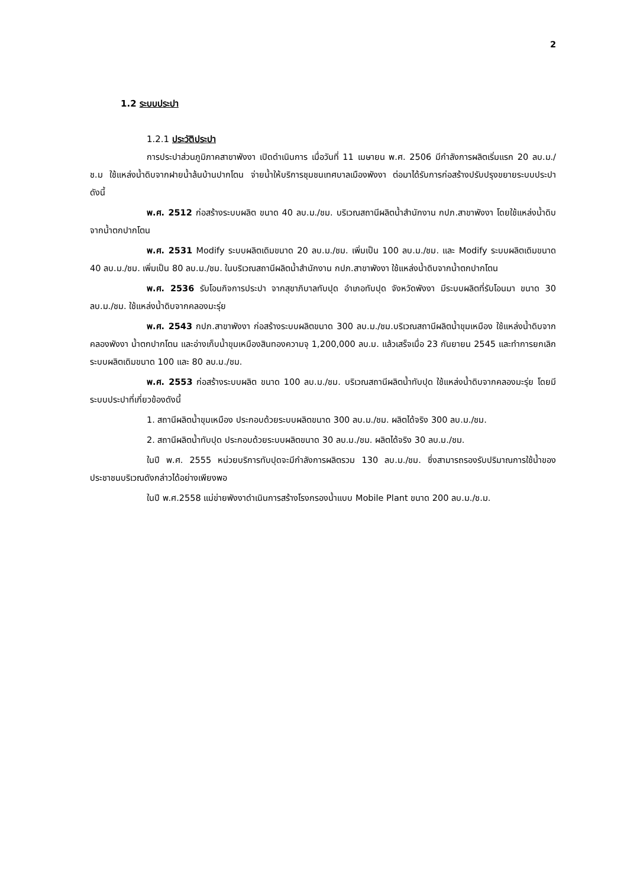2
1.2 ระบบประปา
1.2.1 ประวัติประปา
การประปาส่วนภูมิภาคสาขาพังงา เปิดดำเนินการ เมื่อวันที่ 11 เมษายน พ.ศ. 2506 มีกำลังการผลิตเริ่มแรก 20 ลบ.ม./ช.ม ใช้แหล่งน้ำดิบจากฝายน้ำล้นบ้านปากโตน จ่ายน้ำให้บริการชุมชนเทศบาลเมืองพังงา ต่อมาได้รับการก่อสร้างปรับปรุงขยายระบบประปา ดังนี้
พ.ศ. 2512 ก่อสร้างระบบผลิต ขนาด 40 ลบ.ม./ชม. บริเวณสถานีผลิตน้ำสำนักงาน กปภ.สาขาพังงา โดยใช้แหล่งน้ำดิบจากน้ำตกปากโตน
พ.ศ. 2531 Modify ระบบผลิตเดิมขนาด 20 ลบ.ม./ชม. เพิ่มเป็น 100 ลบ.ม./ชม. และ Modify ระบบผลิตเดิมขนาด 40 ลบ.ม./ชม. เพิ่มเป็น 80 ลบ.ม./ชม. ในบริเวณสถานีผลิตน้ำสำนักงาน กปภ.สาขาพังงา ใช้แหล่งน้ำดิบจากน้ำตกปากโตน
พ.ศ. 2536 รับโอนกิจการประปา จากสุขาภิบาลทับปุด อำเภอทับปุด จังหวัดพังงา มีระบบผลิตที่รับโอนมา ขนาด 30 ลบ.ม./ชม. ใช้แหล่งน้ำดิบจากคลองมะรุ่ย
พ.ศ. 2543 กปภ.สาขาพังงา ก่อสร้างระบบผลิตขนาด 300 ลบ.ม./ชม.บริเวณสถานีผลิตน้ำขุมเหมือง ใช้แหล่งน้ำดิบจาก คลองพังงา น้ำตกปากโตน และอ่างเก็บน้ำขุมเหมืองสินทองความจุ 1,200,000 ลบ.ม. แล้วเสร็จเมื่อ 23 กันยายน 2545 และทำการยกเลิกระบบผลิตเดิมขนาด 100 และ 80 ลบ.ม./ชม.
พ.ศ. 2553 ก่อสร้างระบบผลิต ขนาด 100 ลบ.ม./ชม. บริเวณสถานีผลิตน้ำทับปุด ใช้แหล่งน้ำดิบจากคลองมะรุ่ย โดยมีระบบประปาที่เกี่ยวข้องดังนี้
1. สถานีผลิตน้ำขุมเหมือง ประกอบด้วยระบบผลิตขนาด 300 ลบ.ม./ชม. ผลิตได้จริง 300 ลบ.ม./ชม.
2. สถานีผลิตน้ำทับปุด ประกอบด้วยระบบผลิตขนาด 30 ลบ.ม./ชม. ผลิตได้จริง 30 ลบ.ม./ชม.
ในปี พ.ศ. 2555 หน่วยบริการทับปุดจะมีกำลังการผลิตรวม 130 ลบ.ม./ชม. ซึ่งสามารถรองรับปริมาณการใช้น้ำของประชาชนบริเวณดังกล่าวได้อย่างเพียงพอ
ในปี พ.ศ.2558 แม่ข่ายพังงาดำเนินการสร้างโรงกรองน้ำแบบ Mobile Plant ขนาด 200 ลบ.ม./ช.ม.